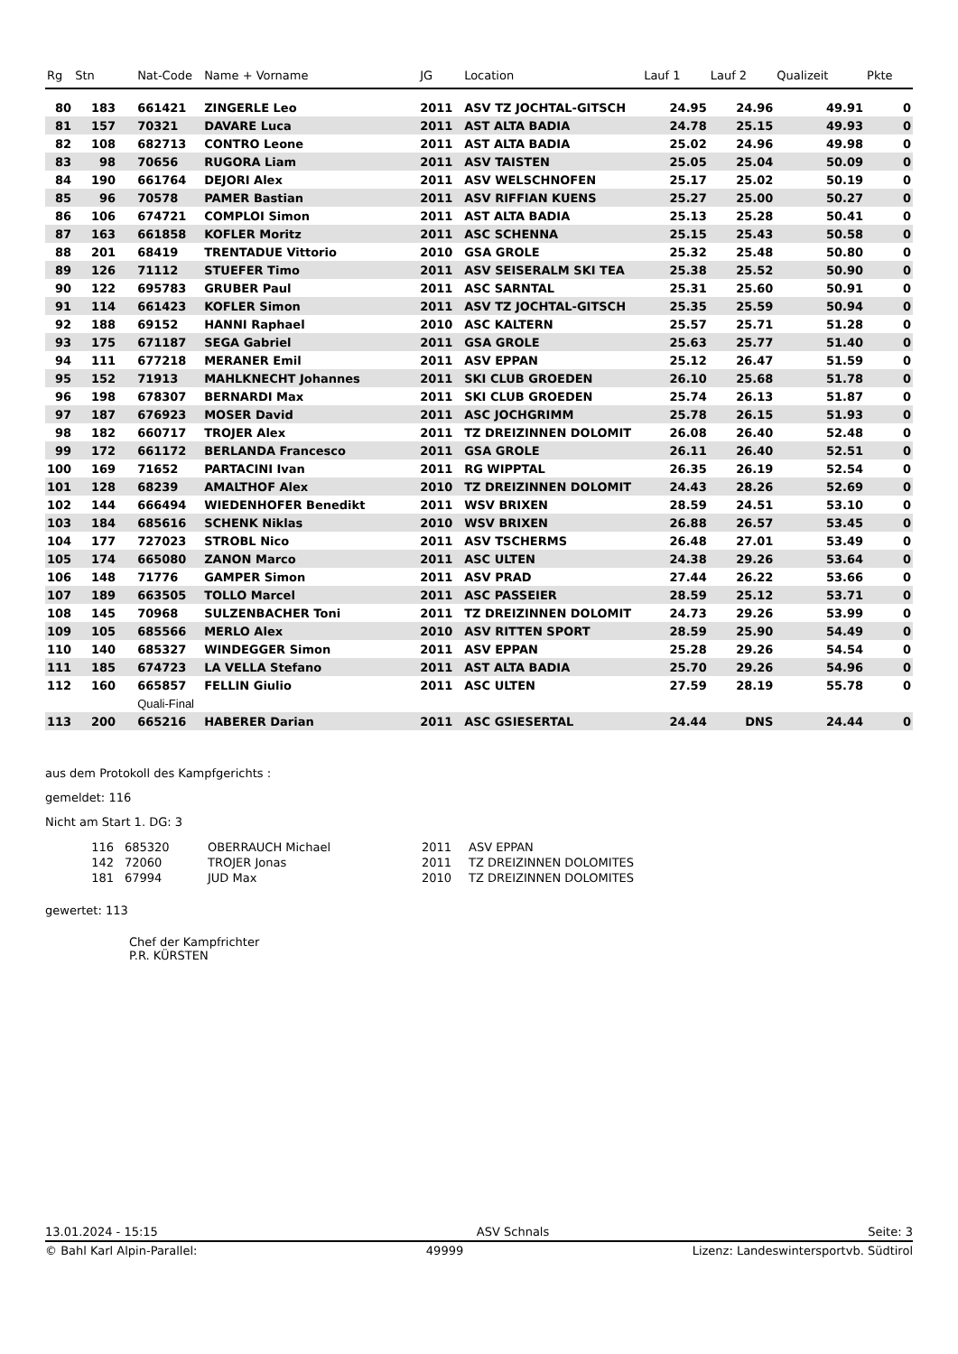| Rg | Stn | Nat-Code | Name + Vorname | JG | Location | Lauf 1 | Lauf 2 | Qualizeit | Pkte |
| --- | --- | --- | --- | --- | --- | --- | --- | --- | --- |
| 80 | 183 | 661421 | ZINGERLE Leo | 2011 | ASV TZ JOCHTAL-GITSCH | 24.95 | 24.96 | 49.91 | 0 |
| 81 | 157 | 70321 | DAVARE Luca | 2011 | AST ALTA BADIA | 24.78 | 25.15 | 49.93 | 0 |
| 82 | 108 | 682713 | CONTRO Leone | 2011 | AST ALTA BADIA | 25.02 | 24.96 | 49.98 | 0 |
| 83 | 98 | 70656 | RUGORA Liam | 2011 | ASV TAISTEN | 25.05 | 25.04 | 50.09 | 0 |
| 84 | 190 | 661764 | DEJORI Alex | 2011 | ASV WELSCHNOFEN | 25.17 | 25.02 | 50.19 | 0 |
| 85 | 96 | 70578 | PAMER Bastian | 2011 | ASV RIFFIAN KUENS | 25.27 | 25.00 | 50.27 | 0 |
| 86 | 106 | 674721 | COMPLOI Simon | 2011 | AST ALTA BADIA | 25.13 | 25.28 | 50.41 | 0 |
| 87 | 163 | 661858 | KOFLER Moritz | 2011 | ASC SCHENNA | 25.15 | 25.43 | 50.58 | 0 |
| 88 | 201 | 68419 | TRENTADUE Vittorio | 2010 | GSA GROLE | 25.32 | 25.48 | 50.80 | 0 |
| 89 | 126 | 71112 | STUEFER Timo | 2011 | ASV SEISERALM SKI TEA | 25.38 | 25.52 | 50.90 | 0 |
| 90 | 122 | 695783 | GRUBER Paul | 2011 | ASC SARNTAL | 25.31 | 25.60 | 50.91 | 0 |
| 91 | 114 | 661423 | KOFLER Simon | 2011 | ASV TZ JOCHTAL-GITSCH | 25.35 | 25.59 | 50.94 | 0 |
| 92 | 188 | 69152 | HANNI Raphael | 2010 | ASC KALTERN | 25.57 | 25.71 | 51.28 | 0 |
| 93 | 175 | 671187 | SEGA Gabriel | 2011 | GSA GROLE | 25.63 | 25.77 | 51.40 | 0 |
| 94 | 111 | 677218 | MERANER Emil | 2011 | ASV EPPAN | 25.12 | 26.47 | 51.59 | 0 |
| 95 | 152 | 71913 | MAHLKNECHT Johannes | 2011 | SKI CLUB GROEDEN | 26.10 | 25.68 | 51.78 | 0 |
| 96 | 198 | 678307 | BERNARDI Max | 2011 | SKI CLUB GROEDEN | 25.74 | 26.13 | 51.87 | 0 |
| 97 | 187 | 676923 | MOSER David | 2011 | ASC JOCHGRIMM | 25.78 | 26.15 | 51.93 | 0 |
| 98 | 182 | 660717 | TROJER Alex | 2011 | TZ DREIZINNEN DOLOMIT | 26.08 | 26.40 | 52.48 | 0 |
| 99 | 172 | 661172 | BERLANDA Francesco | 2011 | GSA GROLE | 26.11 | 26.40 | 52.51 | 0 |
| 100 | 169 | 71652 | PARTACINI Ivan | 2011 | RG WIPPTAL | 26.35 | 26.19 | 52.54 | 0 |
| 101 | 128 | 68239 | AMALTHOF Alex | 2010 | TZ DREIZINNEN DOLOMIT | 24.43 | 28.26 | 52.69 | 0 |
| 102 | 144 | 666494 | WIEDENHOFER Benedikt | 2011 | WSV BRIXEN | 28.59 | 24.51 | 53.10 | 0 |
| 103 | 184 | 685616 | SCHENK Niklas | 2010 | WSV BRIXEN | 26.88 | 26.57 | 53.45 | 0 |
| 104 | 177 | 727023 | STROBL Nico | 2011 | ASV TSCHERMS | 26.48 | 27.01 | 53.49 | 0 |
| 105 | 174 | 665080 | ZANON Marco | 2011 | ASC ULTEN | 24.38 | 29.26 | 53.64 | 0 |
| 106 | 148 | 71776 | GAMPER Simon | 2011 | ASV PRAD | 27.44 | 26.22 | 53.66 | 0 |
| 107 | 189 | 663505 | TOLLO Marcel | 2011 | ASC PASSEIER | 28.59 | 25.12 | 53.71 | 0 |
| 108 | 145 | 70968 | SULZENBACHER Toni | 2011 | TZ DREIZINNEN DOLOMIT | 24.73 | 29.26 | 53.99 | 0 |
| 109 | 105 | 685566 | MERLO Alex | 2010 | ASV RITTEN SPORT | 28.59 | 25.90 | 54.49 | 0 |
| 110 | 140 | 685327 | WINDEGGER Simon | 2011 | ASV EPPAN | 25.28 | 29.26 | 54.54 | 0 |
| 111 | 185 | 674723 | LA VELLA Stefano | 2011 | AST ALTA BADIA | 25.70 | 29.26 | 54.96 | 0 |
| 112 | 160 | 665857 | FELLIN Giulio | 2011 | ASC ULTEN | 27.59 | 28.19 | 55.78 | 0 |
| | | Quali-Final | | | | | | | |
| 113 | 200 | 665216 | HABERER Darian | 2011 | ASC GSIESERTAL | 24.44 | DNS | 24.44 | 0 |
aus dem Protokoll des Kampfgerichts :
gemeldet: 116
Nicht am Start 1. DG: 3
| 116 | 685320 | OBERRAUCH Michael | 2011 | ASV EPPAN |
| 142 | 72060 | TROJER Jonas | 2011 | TZ DREIZINNEN DOLOMITES |
| 181 | 67994 | JUD Max | 2010 | TZ DREIZINNEN DOLOMITES |
gewertet: 113
Chef der Kampfrichter
P.R. KÜRSTEN
13.01.2024 - 15:15 ASV Schnals Seite: 3
© Bahl Karl Alpin-Parallel: 49999 Lizenz: Landeswintersportvb. Südtirol